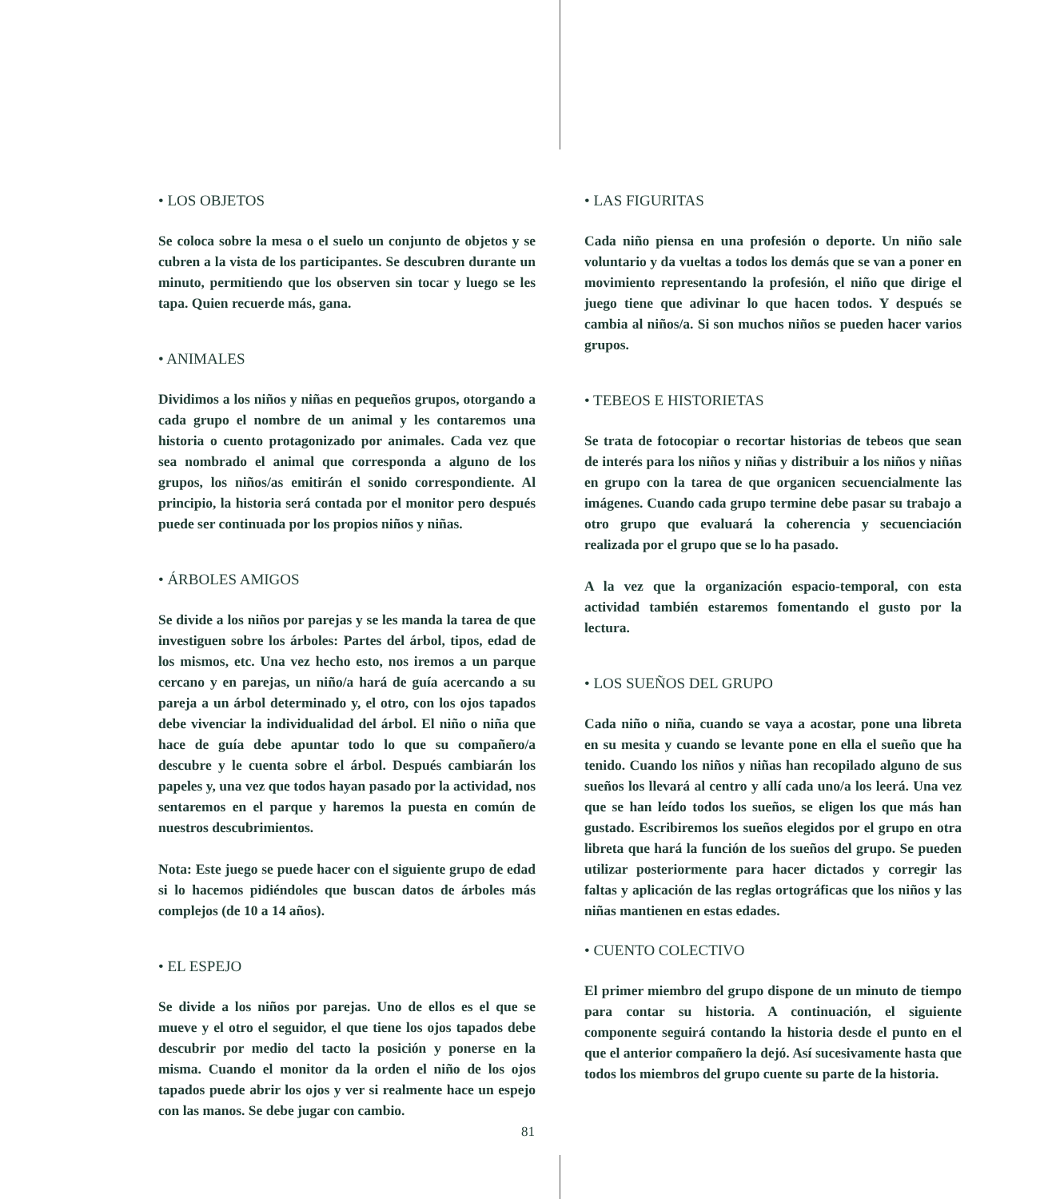• LOS OBJETOS
Se coloca sobre la mesa o el suelo un conjunto de objetos y se cubren a la vista de los participantes. Se descubren durante un minuto, permitiendo que los observen sin tocar y luego se les tapa. Quien recuerde más, gana.
• ANIMALES
Dividimos a los niños y niñas en pequeños grupos, otorgando a cada grupo el nombre de un animal y les contaremos una historia o cuento protagonizado por animales. Cada vez que sea nombrado el animal que corresponda a alguno de los grupos, los niños/as emitirán el sonido correspondiente. Al principio, la historia será contada por el monitor pero después puede ser continuada por los propios niños y niñas.
• ÁRBOLES AMIGOS
Se divide a los niños por parejas y se les manda la tarea de que investiguen sobre los árboles: Partes del árbol, tipos, edad de los mismos, etc. Una vez hecho esto, nos iremos a un parque cercano y en parejas, un niño/a hará de guía acercando a su pareja a un árbol determinado y, el otro, con los ojos tapados debe vivenciar la individualidad del árbol. El niño o niña que hace de guía debe apuntar todo lo que su compañero/a descubre y le cuenta sobre el árbol. Después cambiarán los papeles y, una vez que todos hayan pasado por la actividad, nos sentaremos en el parque y haremos la puesta en común de nuestros descubrimientos.
Nota: Este juego se puede hacer con el siguiente grupo de edad si lo hacemos pidiéndoles que buscan datos de árboles más complejos (de 10 a 14 años).
• EL ESPEJO
Se divide a los niños por parejas. Uno de ellos es el que se mueve y el otro el seguidor, el que tiene los ojos tapados debe descubrir por medio del tacto la posición y ponerse en la misma. Cuando el monitor da la orden el niño de los ojos tapados puede abrir los ojos y ver si realmente hace un espejo con las manos. Se debe jugar con cambio.
• LAS FIGURITAS
Cada niño piensa en una profesión o deporte. Un niño sale voluntario y da vueltas a todos los demás que se van a poner en movimiento representando la profesión, el niño que dirige el juego tiene que adivinar lo que hacen todos. Y después se cambia al niños/a. Si son muchos niños se pueden hacer varios grupos.
• TEBEOS E HISTORIETAS
Se trata de fotocopiar o recortar historias de tebeos que sean de interés para los niños y niñas y distribuir a los niños y niñas en grupo con la tarea de que organicen secuencialmente las imágenes. Cuando cada grupo termine debe pasar su trabajo a otro grupo que evaluará la coherencia y secuenciación realizada por el grupo que se lo ha pasado.
A la vez que la organización espacio-temporal, con esta actividad también estaremos fomentando el gusto por la lectura.
• LOS SUEÑOS DEL GRUPO
Cada niño o niña, cuando se vaya a acostar, pone una libreta en su mesita y cuando se levante pone en ella el sueño que ha tenido. Cuando los niños y niñas han recopilado alguno de sus sueños los llevará al centro y allí cada uno/a los leerá. Una vez que se han leído todos los sueños, se eligen los que más han gustado. Escribiremos los sueños elegidos por el grupo en otra libreta que hará la función de los sueños del grupo. Se pueden utilizar posteriormente para hacer dictados y corregir las faltas y aplicación de las reglas ortográficas que los niños y las niñas mantienen en estas edades.
• CUENTO COLECTIVO
El primer miembro del grupo dispone de un minuto de tiempo para contar su historia. A continuación, el siguiente componente seguirá contando la historia desde el punto en el que el anterior compañero la dejó. Así sucesivamente hasta que todos los miembros del grupo cuente su parte de la historia.
81